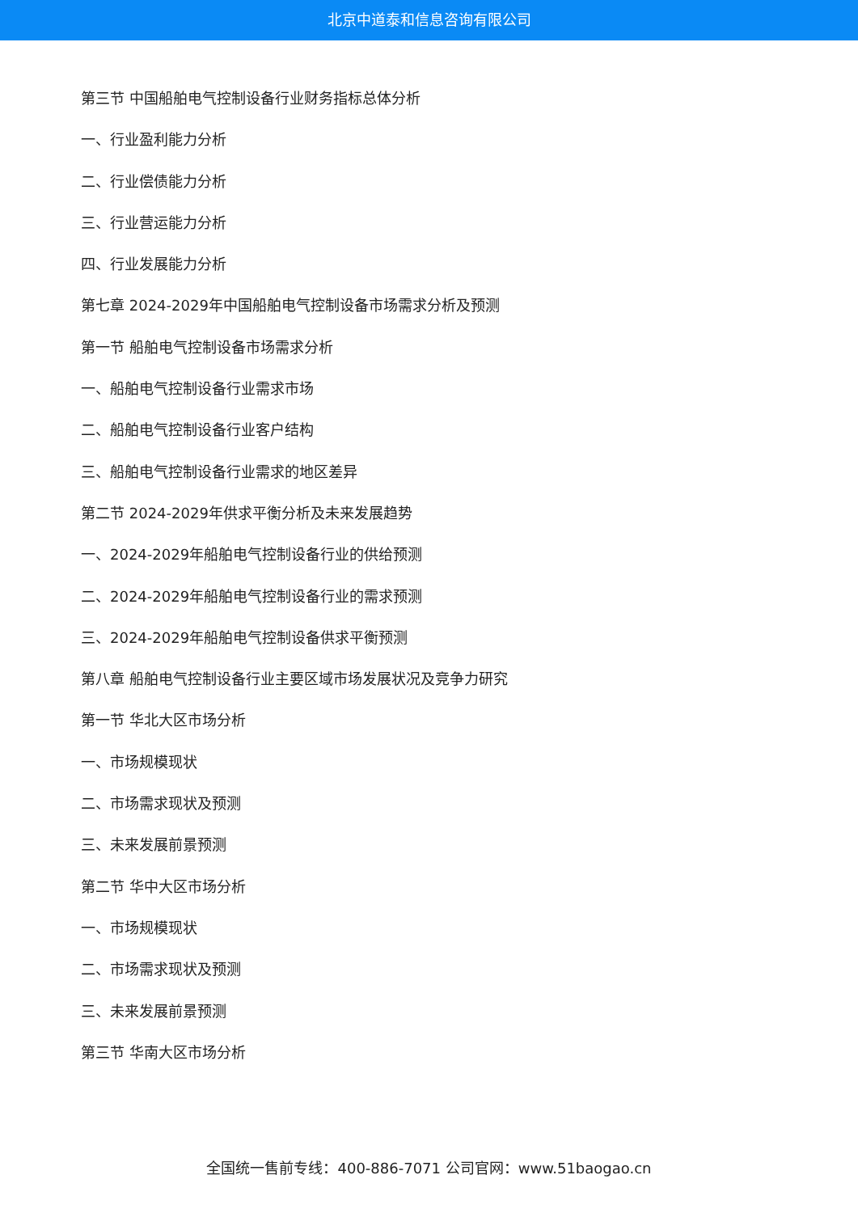北京中道泰和信息咨询有限公司
第三节 中国船舶电气控制设备行业财务指标总体分析
一、行业盈利能力分析
二、行业偿债能力分析
三、行业营运能力分析
四、行业发展能力分析
第七章 2024-2029年中国船舶电气控制设备市场需求分析及预测
第一节 船舶电气控制设备市场需求分析
一、船舶电气控制设备行业需求市场
二、船舶电气控制设备行业客户结构
三、船舶电气控制设备行业需求的地区差异
第二节 2024-2029年供求平衡分析及未来发展趋势
一、2024-2029年船舶电气控制设备行业的供给预测
二、2024-2029年船舶电气控制设备行业的需求预测
三、2024-2029年船舶电气控制设备供求平衡预测
第八章 船舶电气控制设备行业主要区域市场发展状况及竞争力研究
第一节 华北大区市场分析
一、市场规模现状
二、市场需求现状及预测
三、未来发展前景预测
第二节 华中大区市场分析
一、市场规模现状
二、市场需求现状及预测
三、未来发展前景预测
第三节 华南大区市场分析
全国统一售前专线：400-886-7071 公司官网：www.51baogao.cn